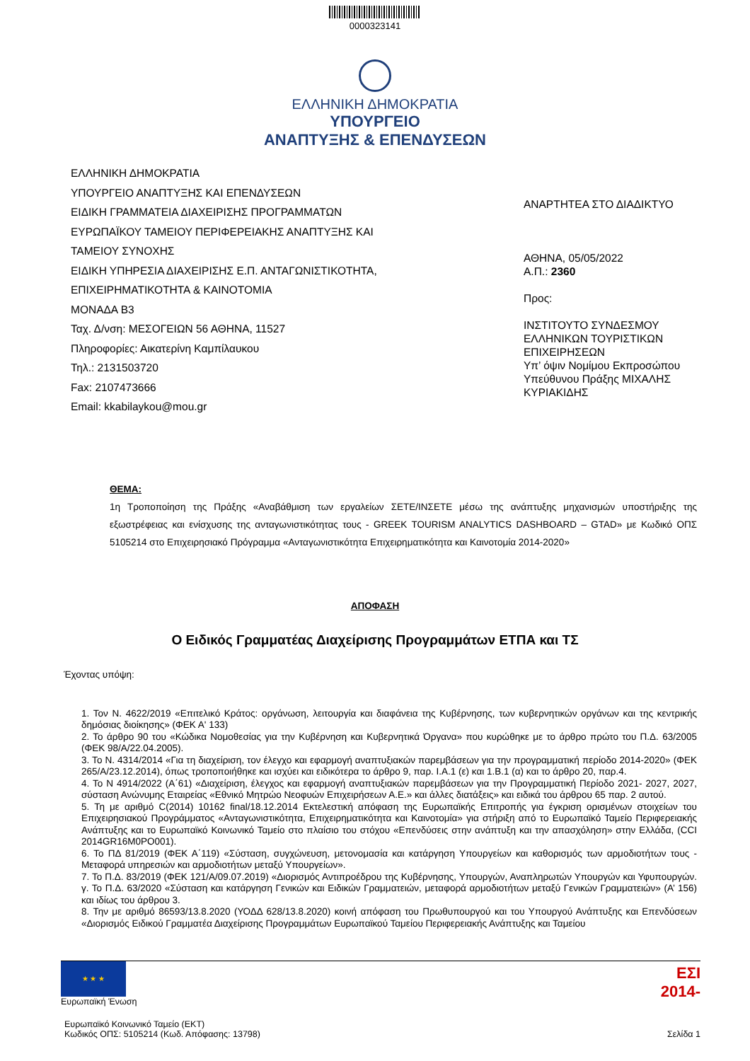0000323141
ΕΛΛΗΝΙΚΗ ΔΗΜΟΚΡΑΤΙΑ
ΥΠΟΥΡΓΕΙΟ
ΑΝΑΠΤΥΞΗΣ & ΕΠΕΝΔΥΣΕΩΝ
ΕΛΛΗΝΙΚΗ ΔΗΜΟΚΡΑΤΙΑ
ΥΠΟΥΡΓΕΙΟ ΑΝΑΠΤΥΞΗΣ ΚΑΙ ΕΠΕΝΔΥΣΕΩΝ
ΕΙΔΙΚΗ ΓΡΑΜΜΑΤΕΙΑ ΔΙΑΧΕΙΡΙΣΗΣ ΠΡΟΓΡΑΜΜΑΤΩΝ
ΕΥΡΩΠΑΪΚΟΥ ΤΑΜΕΙΟΥ ΠΕΡΙΦΕΡΕΙΑΚΗΣ ΑΝΑΠΤΥΞΗΣ ΚΑΙ
ΤΑΜΕΙΟΥ ΣΥΝΟΧΗΣ
ΕΙΔΙΚΗ ΥΠΗΡΕΣΙΑ ΔΙΑΧΕΙΡΙΣΗΣ Ε.Π. ΑΝΤΑΓΩΝΙΣΤΙΚΟΤΗΤΑ,
ΕΠΙΧΕΙΡΗΜΑΤΙΚΟΤΗΤΑ & ΚΑΙΝΟΤΟΜΙΑ
ΜΟΝΑΔΑ Β3
Ταχ. Δ/νση: ΜΕΣΟΓΕΙΩΝ 56 ΑΘΗΝΑ, 11527
Πληροφορίες: Αικατερίνη Καμπίλαυκου
Τηλ.: 2131503720
Fax: 2107473666
Email: kkabilaykou@mou.gr
ΑΝΑΡΤΗΤΕΑ ΣΤΟ ΔΙΑΔΙΚΤΥΟ
ΑΘΗΝΑ, 05/05/2022
Α.Π.: 2360
Προς:
ΙΝΣΤΙΤΟΥΤΟ ΣΥΝΔΕΣΜΟΥ
ΕΛΛΗΝΙΚΩΝ ΤΟΥΡΙΣΤΙΚΩΝ
ΕΠΙΧΕΙΡΗΣΕΩΝ
Υπ’ όψιν Νομίμου Εκπροσώπου
Υπεύθυνου Πράξης ΜΙΧΑΛΗΣ
ΚΥΡΙΑΚΙΔΗΣ
ΘΕΜΑ:
1η Τροποποίηση της Πράξης «Αναβάθμιση των εργαλείων ΣΕΤΕ/ΙΝΣΕΤΕ μέσω της ανάπτυξης μηχανισμών υποστήριξης της εξωστρέφειας και ενίσχυσης της ανταγωνιστικότητας τους - GREEK TOURISM ANALYTICS DASHBOARD – GTAD» με Κωδικό ΟΠΣ 5105214 στο Επιχειρησιακό Πρόγραμμα «Ανταγωνιστικότητα Επιχειρηματικότητα και Καινοτομία 2014-2020»
ΑΠΟΦΑΣΗ
Ο Ειδικός Γραμματέας Διαχείρισης Προγραμμάτων ΕΤΠΑ και ΤΣ
Έχοντας υπόψη:
1. Τον Ν. 4622/2019 «Επιτελικό Κράτος: οργάνωση, λειτουργία και διαφάνεια της Κυβέρνησης, των κυβερνητικών οργάνων και της κεντρικής δημόσιας διοίκησης» (ΦΕΚ Α' 133)
2. Το άρθρο 90 του «Κώδικα Νομοθεσίας για την Κυβέρνηση και Κυβερνητικά Όργανα» που κυρώθηκε με το άρθρο πρώτο του Π.Δ. 63/2005 (ΦΕΚ 98/Α/22.04.2005).
3. Το Ν. 4314/2014 «Για τη διαχείριση, τον έλεγχο και εφαρμογή αναπτυξιακών παρεμβάσεων για την προγραμματική περίοδο 2014-2020» (ΦΕΚ 265/Α/23.12.2014), όπως τροποποιήθηκε και ισχύει και ειδικότερα το άρθρο 9, παρ. Ι.Α.1 (ε) και 1.Β.1 (α) και το άρθρο 20, παρ.4.
4. Το Ν 4914/2022 (Α΄61) «Διαχείριση, έλεγχος και εφαρμογή αναπτυξιακών παρεμβάσεων για την Προγραμματική Περίοδο 2021- 2027, 2027, σύσταση Ανώνυμης Εταιρείας «Εθνικό Μητρώο Νεοφυών Επιχειρήσεων Α.Ε.» και άλλες διατάξεις» και ειδικά του άρθρου 65 παρ. 2 αυτού.
5. Τη με αριθμό C(2014) 10162 final/18.12.2014 Εκτελεστική απόφαση της Ευρωπαϊκής Επιτροπής για έγκριση ορισμένων στοιχείων του Επιχειρησιακού Προγράμματος «Ανταγωνιστικότητα, Επιχειρηματικότητα και Καινοτομία» για στήριξη από το Ευρωπαϊκό Ταμείο Περιφερειακής Ανάπτυξης και το Ευρωπαϊκό Κοινωνικό Ταμείο στο πλαίσιο του στόχου «Επενδύσεις στην ανάπτυξη και την απασχόληση» στην Ελλάδα, (CCI 2014GR16M0PO001).
6. Το ΠΔ 81/2019 (ΦΕΚ Α΄119) «Σύσταση, συγχώνευση, μετονομασία και κατάργηση Υπουργείων και καθορισμός των αρμοδιοτήτων τους - Μεταφορά υπηρεσιών και αρμοδιοτήτων μεταξύ Υπουργείων».
7. Το Π.Δ. 83/2019 (ΦΕΚ 121/Α/09.07.2019) «Διορισμός Αντιπροέδρου της Κυβέρνησης, Υπουργών, Αναπληρωτών Υπουργών και Υφυπουργών. γ. Το Π.Δ. 63/2020 «Σύσταση και κατάργηση Γενικών και Ειδικών Γραμματειών, μεταφορά αρμοδιοτήτων μεταξύ Γενικών Γραμματειών» (Α’ 156) και ιδίως του άρθρου 3.
8. Την με αριθμό 86593/13.8.2020 (ΥΟΔΔ 628/13.8.2020) κοινή απόφαση του Πρωθυπουργού και του Υπουργού Ανάπτυξης και Επενδύσεων «Διορισμός Ειδικού Γραμματέα Διαχείρισης Προγραμμάτων Ευρωπαϊκού Ταμείου Περιφερειακής Ανάπτυξης και Ταμείου
★ ★ ★
Ευρωπαϊκή Ένωση
ΕΣΙ
2014-
Ευρωπαϊκό Κοινωνικό Ταμείο (ΕΚΤ)
Κωδικός ΟΠΣ: 5105214 (Κωδ. Απόφασης: 13798) Σελίδα 1